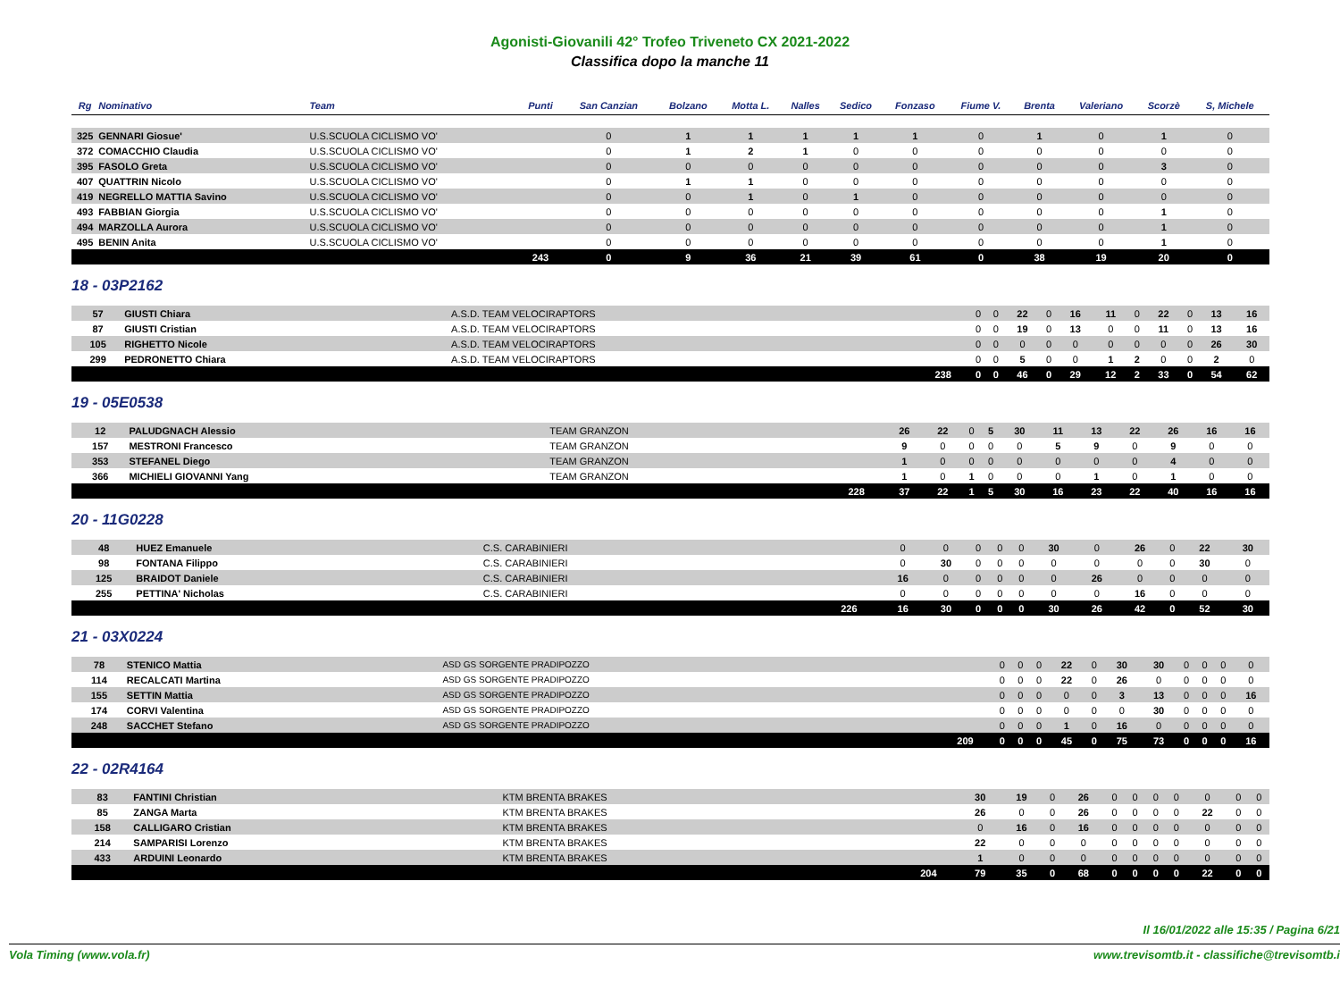Agonisti-Giovanili 42° Trofeo Triveneto CX 2021-2022
Classifica dopo la manche 11
| Rg | Nominativo | Team | Punti | San Canzian | Bolzano | Motta L. | Nalles | Sedico | Fonzaso | Fiume V. | Brenta | Valeriano | Scorzè | S, Michele |
| --- | --- | --- | --- | --- | --- | --- | --- | --- | --- | --- | --- | --- | --- | --- |
| 325 | GENNARI Giosue' | U.S.SCUOLA CICLISMO VO' | | 0 | 1 | 1 | 1 | 1 | 1 | 0 | 1 | 0 | 1 | 0 |
| 372 | COMACCHIO Claudia | U.S.SCUOLA CICLISMO VO' | | 0 | 1 | 2 | 1 | 0 | 0 | 0 | 0 | 0 | 0 | 0 |
| 395 | FASOLO Greta | U.S.SCUOLA CICLISMO VO' | | 0 | 0 | 0 | 0 | 0 | 0 | 0 | 0 | 0 | 3 | 0 |
| 407 | QUATTRIN Nicolo | U.S.SCUOLA CICLISMO VO' | | 0 | 1 | 1 | 0 | 0 | 0 | 0 | 0 | 0 | 0 | 0 |
| 419 | NEGRELLO MATTIA Savino | U.S.SCUOLA CICLISMO VO' | | 0 | 0 | 1 | 0 | 1 | 0 | 0 | 0 | 0 | 0 | 0 |
| 493 | FABBIAN Giorgia | U.S.SCUOLA CICLISMO VO' | | 0 | 0 | 0 | 0 | 0 | 0 | 0 | 0 | 0 | 1 | 0 |
| 494 | MARZOLLA Aurora | U.S.SCUOLA CICLISMO VO' | | 0 | 0 | 0 | 0 | 0 | 0 | 0 | 0 | 0 | 1 | 0 |
| 495 | BENIN Anita | U.S.SCUOLA CICLISMO VO' | | 0 | 0 | 0 | 0 | 0 | 0 | 0 | 0 | 0 | 1 | 0 |
| | | | 243 | 0 | 9 | 36 | 21 | 39 | 61 | 0 | 38 | 19 | 20 | 0 |
18 - 03P2162
| 57 | GIUSTI Chiara | A.S.D. TEAM VELOCIRAPTORS | | 0 | 0 | 22 | 0 | 16 | 11 | 0 | 22 | 0 | 13 | 16 |
| 87 | GIUSTI Cristian | A.S.D. TEAM VELOCIRAPTORS | | 0 | 0 | 19 | 0 | 13 | 0 | 0 | 11 | 0 | 13 | 16 |
| 105 | RIGHETTO Nicole | A.S.D. TEAM VELOCIRAPTORS | | 0 | 0 | 0 | 0 | 0 | 0 | 0 | 0 | 0 | 26 | 30 |
| 299 | PEDRONETTO Chiara | A.S.D. TEAM VELOCIRAPTORS | | 0 | 0 | 5 | 0 | 0 | 1 | 2 | 0 | 0 | 2 | 0 |
| | | | 238 | 0 | 0 | 46 | 0 | 29 | 12 | 2 | 33 | 0 | 54 | 62 |
19 - 05E0538
| 12 | PALUDGNACH Alessio | TEAM GRANZON | | 26 | 22 | 0 | 5 | 30 | 11 | 13 | 22 | 26 | 16 | 16 |
| 157 | MESTRONI Francesco | TEAM GRANZON | | 9 | 0 | 0 | 0 | 0 | 5 | 9 | 0 | 9 | 0 | 0 |
| 353 | STEFANEL Diego | TEAM GRANZON | | 1 | 0 | 0 | 0 | 0 | 0 | 0 | 0 | 4 | 0 | 0 |
| 366 | MICHIELI GIOVANNI Yang | TEAM GRANZON | | 1 | 0 | 1 | 0 | 0 | 0 | 1 | 0 | 1 | 0 | 0 |
| | | | 228 | 37 | 22 | 1 | 5 | 30 | 16 | 23 | 22 | 40 | 16 | 16 |
20 - 11G0228
| 48 | HUEZ Emanuele | C.S. CARABINIERI | | 0 | 0 | 0 | 0 | 0 | 30 | 0 | 26 | 0 | 22 | 30 |
| 98 | FONTANA Filippo | C.S. CARABINIERI | | 0 | 30 | 0 | 0 | 0 | 0 | 0 | 0 | 0 | 30 | 0 |
| 125 | BRAIDOT Daniele | C.S. CARABINIERI | | 16 | 0 | 0 | 0 | 0 | 0 | 26 | 0 | 0 | 0 | 0 |
| 255 | PETTINA' Nicholas | C.S. CARABINIERI | | 0 | 0 | 0 | 0 | 0 | 0 | 0 | 16 | 0 | 0 | 0 |
| | | | 226 | 16 | 30 | 0 | 0 | 0 | 30 | 26 | 42 | 0 | 52 | 30 |
21 - 03X0224
| 78 | STENICO Mattia | ASD GS SORGENTE PRADIPOZZO | | 0 | 0 | 0 | 22 | 0 | 30 | 30 | 0 | 0 | 0 | 0 |
| 114 | RECALCATI Martina | ASD GS SORGENTE PRADIPOZZO | | 0 | 0 | 0 | 22 | 0 | 26 | 0 | 0 | 0 | 0 | 0 |
| 155 | SETTIN Mattia | ASD GS SORGENTE PRADIPOZZO | | 0 | 0 | 0 | 0 | 0 | 3 | 13 | 0 | 0 | 0 | 16 |
| 174 | CORVI Valentina | ASD GS SORGENTE PRADIPOZZO | | 0 | 0 | 0 | 0 | 0 | 0 | 30 | 0 | 0 | 0 | 0 |
| 248 | SACCHET Stefano | ASD GS SORGENTE PRADIPOZZO | | 0 | 0 | 0 | 1 | 0 | 16 | 0 | 0 | 0 | 0 | 0 |
| | | | 209 | 0 | 0 | 0 | 45 | 0 | 75 | 73 | 0 | 0 | 0 | 16 |
22 - 02R4164
| 83 | FANTINI Christian | KTM BRENTA BRAKES | | 30 | 19 | 0 | 26 | 0 | 0 | 0 | 0 | 0 | 0 | 0 |
| 85 | ZANGA Marta | KTM BRENTA BRAKES | | 26 | 0 | 0 | 26 | 0 | 0 | 0 | 0 | 22 | 0 | 0 |
| 158 | CALLIGARO Cristian | KTM BRENTA BRAKES | | 0 | 16 | 0 | 16 | 0 | 0 | 0 | 0 | 0 | 0 | 0 |
| 214 | SAMPARISI Lorenzo | KTM BRENTA BRAKES | | 22 | 0 | 0 | 0 | 0 | 0 | 0 | 0 | 0 | 0 | 0 |
| 433 | ARDUINI Leonardo | KTM BRENTA BRAKES | | 1 | 0 | 0 | 0 | 0 | 0 | 0 | 0 | 0 | 0 | 0 |
| | | | 204 | 79 | 35 | 0 | 68 | 0 | 0 | 0 | 0 | 22 | 0 | 0 |
Il 16/01/2022 alle 15:35 / Pagina 6/21
Vola Timing (www.vola.fr) www.trevisomtb.it - classifiche@trevisomtb.i